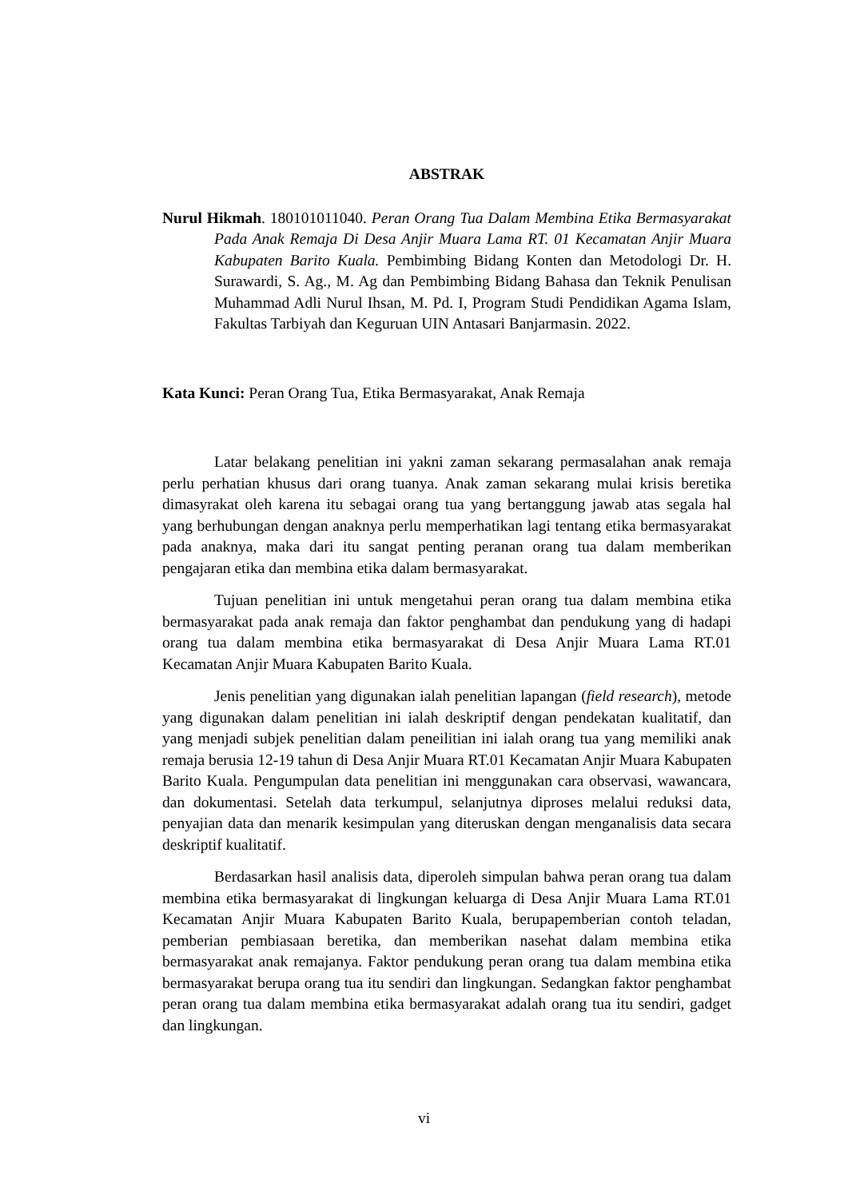ABSTRAK
Nurul Hikmah. 180101011040. Peran Orang Tua Dalam Membina Etika Bermasyarakat Pada Anak Remaja Di Desa Anjir Muara Lama RT. 01 Kecamatan Anjir Muara Kabupaten Barito Kuala. Pembimbing Bidang Konten dan Metodologi Dr. H. Surawardi, S. Ag., M. Ag dan Pembimbing Bidang Bahasa dan Teknik Penulisan Muhammad Adli Nurul Ihsan, M. Pd. I, Program Studi Pendidikan Agama Islam, Fakultas Tarbiyah dan Keguruan UIN Antasari Banjarmasin. 2022.
Kata Kunci: Peran Orang Tua, Etika Bermasyarakat, Anak Remaja
Latar belakang penelitian ini yakni zaman sekarang permasalahan anak remaja perlu perhatian khusus dari orang tuanya. Anak zaman sekarang mulai krisis beretika dimasyrakat oleh karena itu sebagai orang tua yang bertanggung jawab atas segala hal yang berhubungan dengan anaknya perlu memperhatikan lagi tentang etika bermasyarakat pada anaknya, maka dari itu sangat penting peranan orang tua dalam memberikan pengajaran etika dan membina etika dalam bermasyarakat.
Tujuan penelitian ini untuk mengetahui peran orang tua dalam membina etika bermasyarakat pada anak remaja dan faktor penghambat dan pendukung yang di hadapi orang tua dalam membina etika bermasyarakat di Desa Anjir Muara Lama RT.01 Kecamatan Anjir Muara Kabupaten Barito Kuala.
Jenis penelitian yang digunakan ialah penelitian lapangan (field research), metode yang digunakan dalam penelitian ini ialah deskriptif dengan pendekatan kualitatif, dan yang menjadi subjek penelitian dalam peneilitian ini ialah orang tua yang memiliki anak remaja berusia 12-19 tahun di Desa Anjir Muara RT.01 Kecamatan Anjir Muara Kabupaten Barito Kuala. Pengumpulan data penelitian ini menggunakan cara observasi, wawancara, dan dokumentasi. Setelah data terkumpul, selanjutnya diproses melalui reduksi data, penyajian data dan menarik kesimpulan yang diteruskan dengan menganalisis data secara deskriptif kualitatif.
Berdasarkan hasil analisis data, diperoleh simpulan bahwa peran orang tua dalam membina etika bermasyarakat di lingkungan keluarga di Desa Anjir Muara Lama RT.01 Kecamatan Anjir Muara Kabupaten Barito Kuala, berupapemberian contoh teladan, pemberian pembiasaan beretika, dan memberikan nasehat dalam membina etika bermasyarakat anak remajanya. Faktor pendukung peran orang tua dalam membina etika bermasyarakat berupa orang tua itu sendiri dan lingkungan. Sedangkan faktor penghambat peran orang tua dalam membina etika bermasyarakat adalah orang tua itu sendiri, gadget dan lingkungan.
vi